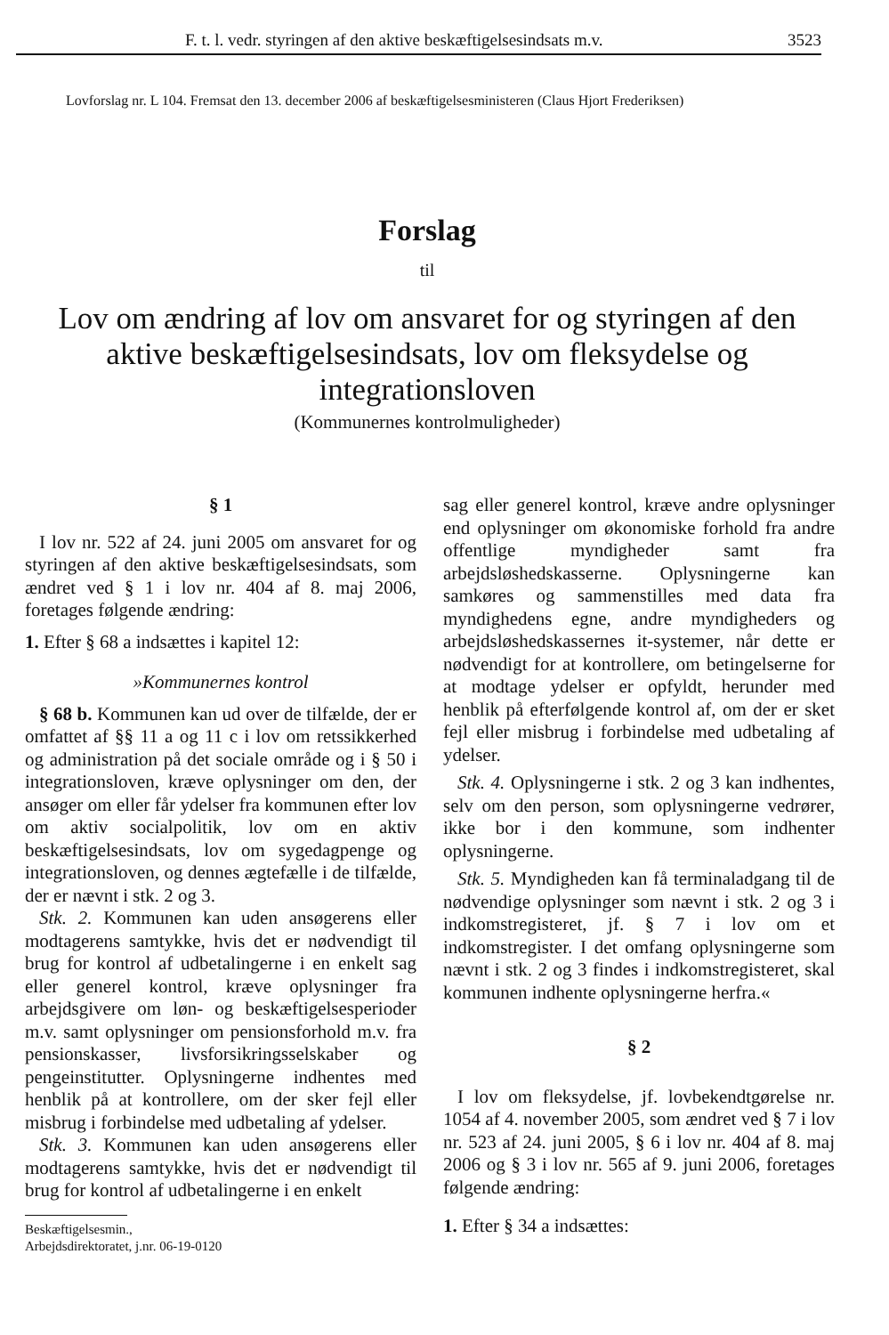F. t. l. vedr. styringen af den aktive beskæftigelsesindsats m.v. 3523
Lovforslag nr. L 104. Fremsat den 13. december 2006 af beskæftigelsesministeren (Claus Hjort Frederiksen)
Forslag
til
Lov om ændring af lov om ansvaret for og styringen af den aktive beskæftigelsesindsats, lov om fleksydelse og integrationsloven
(Kommunernes kontrolmuligheder)
§ 1
I lov nr. 522 af 24. juni 2005 om ansvaret for og styringen af den aktive beskæftigelsesindsats, som ændret ved § 1 i lov nr. 404 af 8. maj 2006, foretages følgende ændring:
1. Efter § 68 a indsættes i kapitel 12:
»Kommunernes kontrol
§ 68 b. Kommunen kan ud over de tilfælde, der er omfattet af §§ 11 a og 11 c i lov om retssikkerhed og administration på det sociale område og i § 50 i integrationsloven, kræve oplysninger om den, der ansøger om eller får ydelser fra kommunen efter lov om aktiv socialpolitik, lov om en aktiv beskæftigelsesindsats, lov om sygedagpenge og integrationsloven, og dennes ægtefælle i de tilfælde, der er nævnt i stk. 2 og 3.
Stk. 2. Kommunen kan uden ansøgerens eller modtagerens samtykke, hvis det er nødvendigt til brug for kontrol af udbetalingerne i en enkelt sag eller generel kontrol, kræve oplysninger fra arbejdsgivere om løn- og beskæftigelsesperioder m.v. samt oplysninger om pensionsforhold m.v. fra pensionskasser, livsforsikringsselskaber og pengeinstitutter. Oplysningerne indhentes med henblik på at kontrollere, om der sker fejl eller misbrug i forbindelse med udbetaling af ydelser.
Stk. 3. Kommunen kan uden ansøgerens eller modtagerens samtykke, hvis det er nødvendigt til brug for kontrol af udbetalingerne i en enkelt
sag eller generel kontrol, kræve andre oplysninger end oplysninger om økonomiske forhold fra andre offentlige myndigheder samt fra arbejdsløshedskasserne. Oplysningerne kan samkøres og sammenstilles med data fra myndighedens egne, andre myndigheders og arbejdsløshedskassernes it-systemer, når dette er nødvendigt for at kontrollere, om betingelserne for at modtage ydelser er opfyldt, herunder med henblik på efterfølgende kontrol af, om der er sket fejl eller misbrug i forbindelse med udbetaling af ydelser.
Stk. 4. Oplysningerne i stk. 2 og 3 kan indhentes, selv om den person, som oplysningerne vedrører, ikke bor i den kommune, som indhenter oplysningerne.
Stk. 5. Myndigheden kan få terminaladgang til de nødvendige oplysninger som nævnt i stk. 2 og 3 i indkomstregisteret, jf. § 7 i lov om et indkomstregister. I det omfang oplysningerne som nævnt i stk. 2 og 3 findes i indkomstregisteret, skal kommunen indhente oplysningerne herfra.«
§ 2
I lov om fleksydelse, jf. lovbekendtgørelse nr. 1054 af 4. november 2005, som ændret ved § 7 i lov nr. 523 af 24. juni 2005, § 6 i lov nr. 404 af 8. maj 2006 og § 3 i lov nr. 565 af 9. juni 2006, foretages følgende ændring:
1. Efter § 34 a indsættes:
Beskæftigelsesmin.,
Arbejdsdirektoratet, j.nr. 06-19-0120